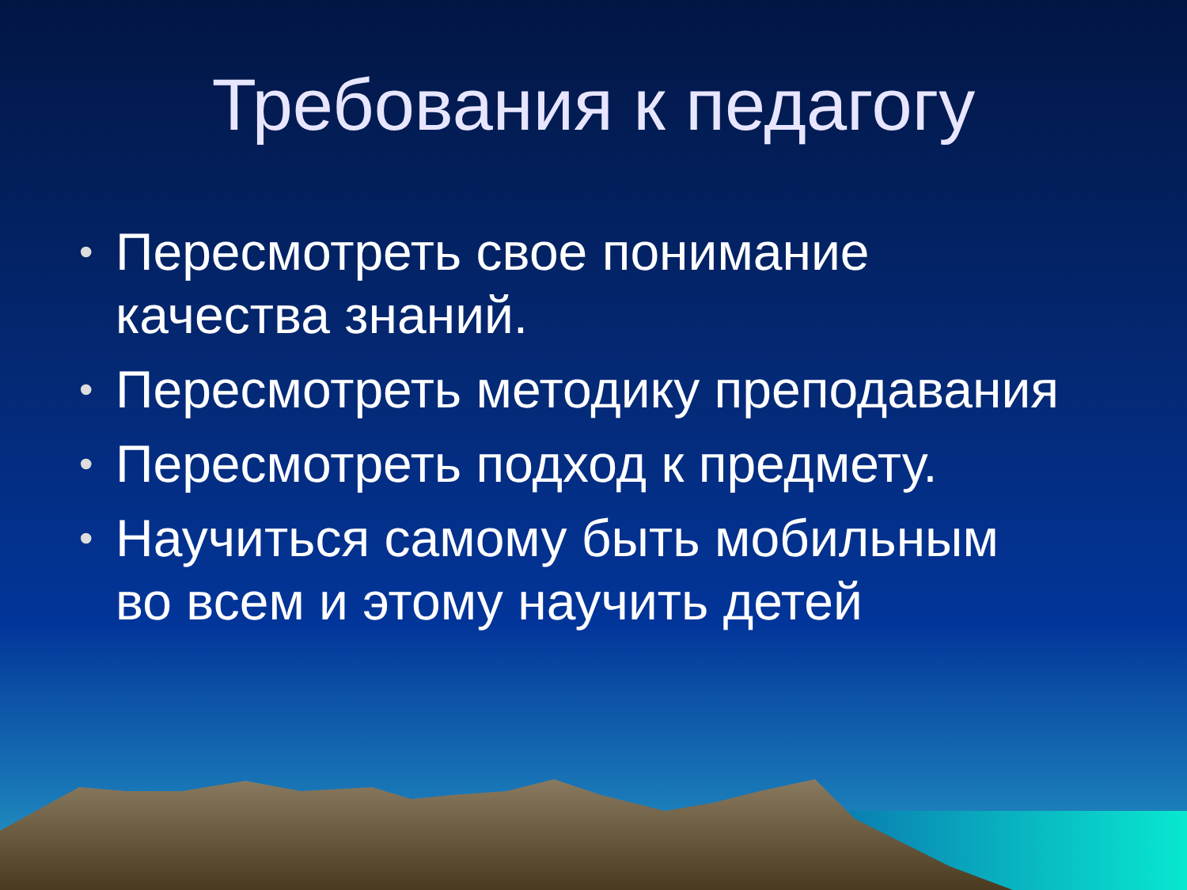Требования к педагогу
• Пересмотреть свое понимание качества знаний.
• Пересмотреть методику преподавания
• Пересмотреть подход к предмету.
• Научиться самому быть мобильным во всем и этому научить детей